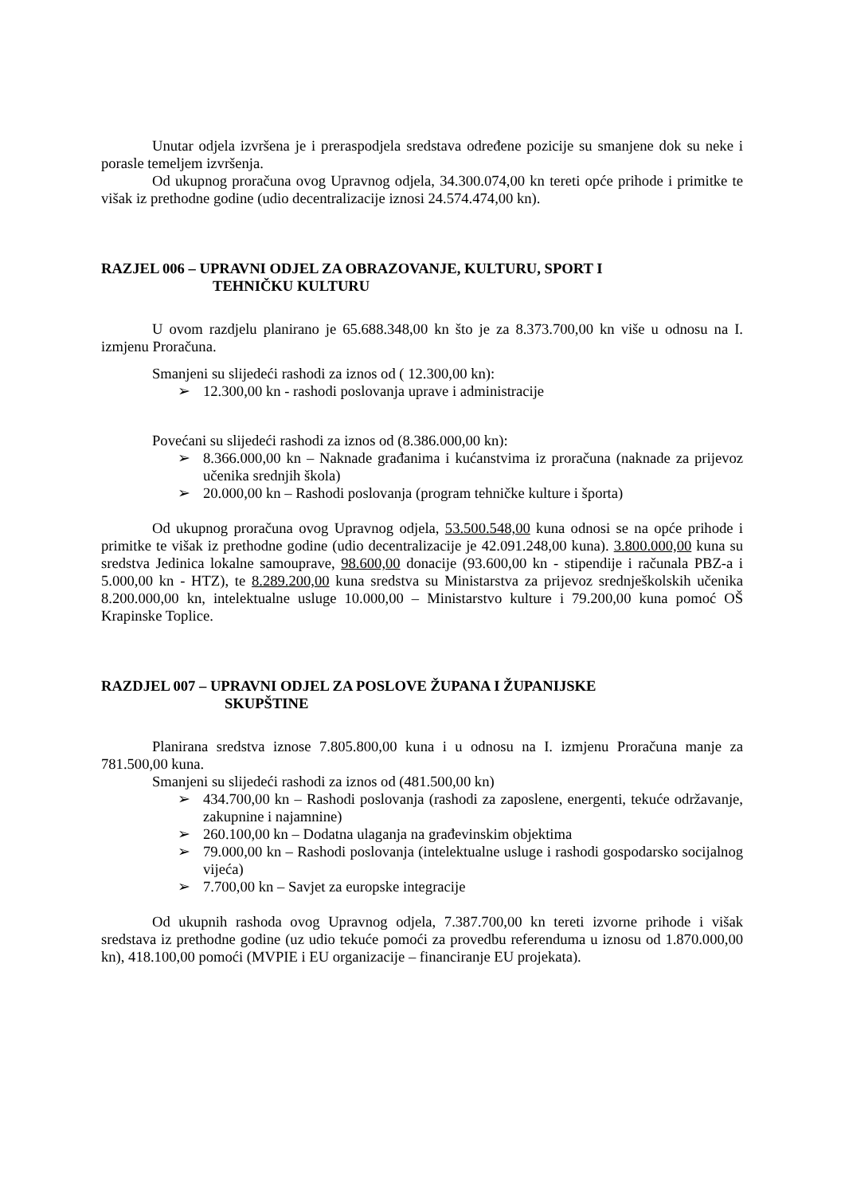Unutar odjela izvršena je i preraspodjela sredstava određene pozicije su smanjene dok su neke i porasle temeljem izvršenja.
Od ukupnog proračuna ovog Upravnog odjela, 34.300.074,00 kn tereti opće prihode i primitke te višak iz prethodne godine (udio decentralizacije iznosi 24.574.474,00 kn).
RAZJEL 006 – UPRAVNI ODJEL ZA OBRAZOVANJE, KULTURU, SPORT I
TEHNIČKU KULTURU
U ovom razdjelu planirano je 65.688.348,00 kn što je za 8.373.700,00 kn više u odnosu na I. izmjenu Proračuna.
Smanjeni su slijedeći rashodi za iznos od ( 12.300,00 kn):
➢ 12.300,00 kn - rashodi poslovanja uprave i administracije
Povećani su slijedeći rashodi za iznos od (8.386.000,00 kn):
➢ 8.366.000,00 kn – Naknade građanima i kućanstvima iz proračuna (naknade za prijevoz učenika srednjih škola)
➢ 20.000,00 kn – Rashodi poslovanja (program tehničke kulture i športa)
Od ukupnog proračuna ovog Upravnog odjela, 53.500.548,00 kuna odnosi se na opće prihode i primitke te višak iz prethodne godine (udio decentralizacije je 42.091.248,00 kuna). 3.800.000,00 kuna su sredstva Jedinica lokalne samouprave, 98.600,00 donacije (93.600,00 kn - stipendije i računala PBZ-a i 5.000,00 kn - HTZ), te 8.289.200,00 kuna sredstva su Ministarstva za prijevoz srednješkolskih učenika 8.200.000,00 kn, intelektualne usluge 10.000,00 – Ministarstvo kulture i 79.200,00 kuna pomoć OŠ Krapinske Toplice.
RAZDJEL 007 – UPRAVNI ODJEL ZA POSLOVE ŽUPANA I ŽUPANIJSKE
SKUPŠTINE
Planirana sredstva iznose 7.805.800,00 kuna i u odnosu na I. izmjenu Proračuna manje za 781.500,00 kuna.
Smanjeni su slijedeći rashodi za iznos od (481.500,00 kn)
➢ 434.700,00 kn – Rashodi poslovanja (rashodi za zaposlene, energenti, tekuće održavanje, zakupnine i najamnine)
➢ 260.100,00 kn – Dodatna ulaganja na građevinskim objektima
➢ 79.000,00 kn – Rashodi poslovanja (intelektualne usluge i rashodi gospodarsko socijalnog vijeća)
➢ 7.700,00 kn – Savjet za europske integracije
Od ukupnih rashoda ovog Upravnog odjela, 7.387.700,00 kn tereti izvorne prihode i višak sredstava iz prethodne godine (uz udio tekuće pomoći za provedbu referenduma u iznosu od 1.870.000,00 kn), 418.100,00 pomoći (MVPIE i EU organizacije – financiranje EU projekata).